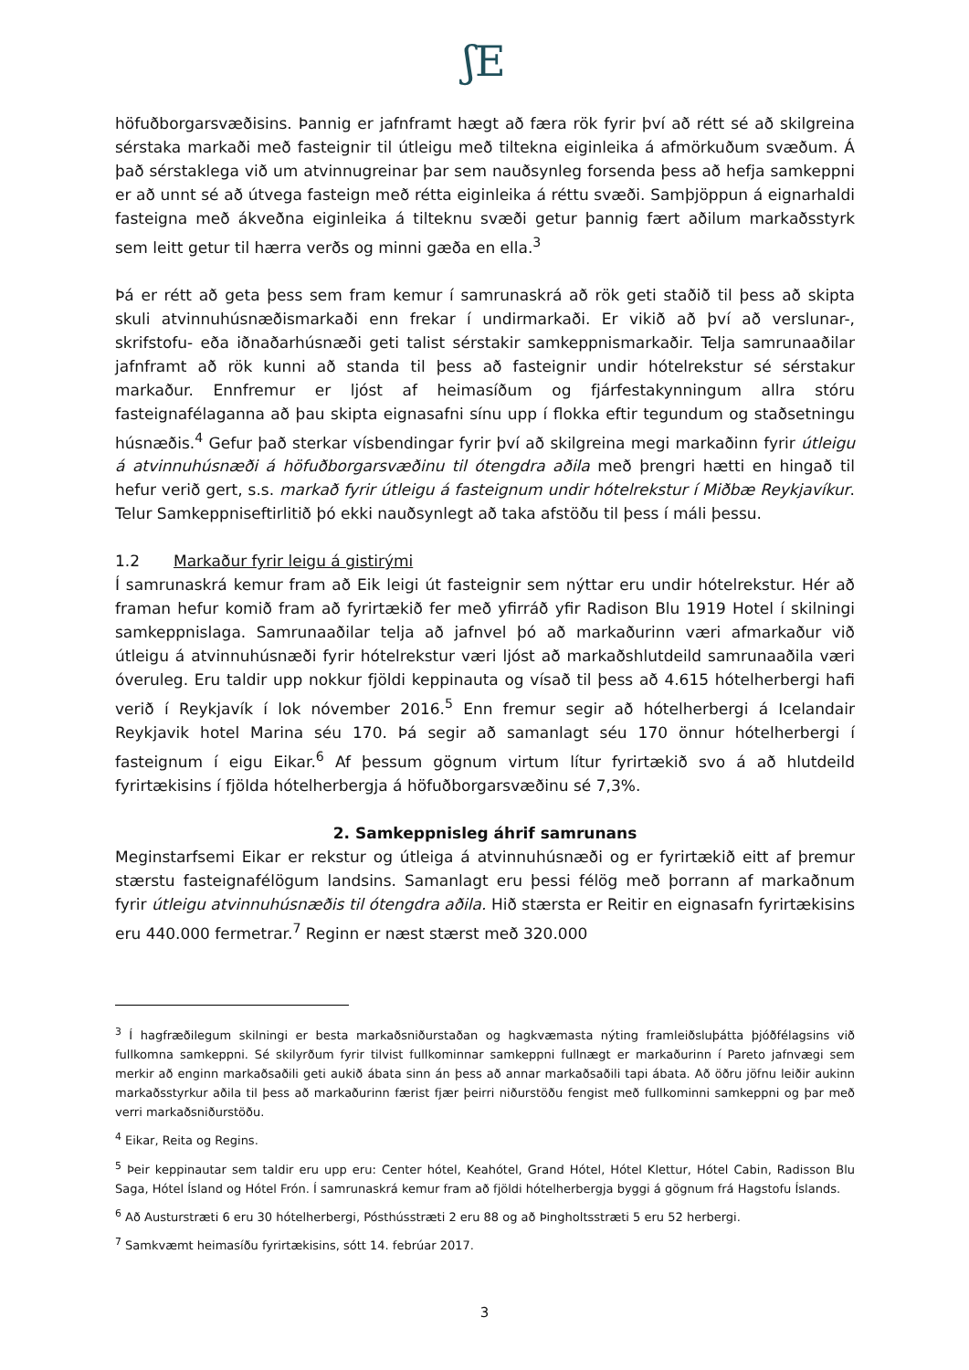ʃE
höfuðborgarsvæðisins. Þannig er jafnframt hægt að færa rök fyrir því að rétt sé að skilgreina sérstaka markaði með fasteignir til útleigu með tiltekna eiginleika á afmörkuðum svæðum. Á það sérstaklega við um atvinnugreinar þar sem nauðsynleg forsenda þess að hefja samkeppni er að unnt sé að útvega fasteign með rétta eiginleika á réttu svæði. Samþjöppun á eignarhaldi fasteigna með ákveðna eiginleika á tilteknu svæði getur þannig fært aðilum markaðsstyrk sem leitt getur til hærra verðs og minni gæða en ella.<sup>3</sup>
Þá er rétt að geta þess sem fram kemur í samrunaskrá að rök geti staðið til þess að skipta skuli atvinnuhúsnæðismarkaði enn frekar í undirmarkaði. Er vikið að því að verslunar-, skrifstofu- eða iðnaðarhúsnæði geti talist sérstakir samkeppnismarkaðir. Telja samrunaaðilar jafnframt að rök kunni að standa til þess að fasteignir undir hótelrekstur sé sérstakur markaður. Ennfremur er ljóst af heimasíðum og fjárfestakynningum allra stóru fasteignafélaganna að þau skipta eignasafni sínu upp í flokka eftir tegundum og staðsetningu húsnæðis.<sup>4</sup> Gefur það sterkar vísbendingar fyrir því að skilgreina megi markaðinn fyrir útleigu á atvinnuhúsnæði á höfuðborgarsvæðinu til ótengdra aðila með þrengri hætti en hingað til hefur verið gert, s.s. markað fyrir útleigu á fasteignum undir hótelrekstur í Miðbæ Reykjavíkur. Telur Samkeppniseftirlitið þó ekki nauðsynlegt að taka afstöðu til þess í máli þessu.
1.2 Markaður fyrir leigu á gistirými
Í samrunaskrá kemur fram að Eik leigi út fasteignir sem nýttar eru undir hótelrekstur. Hér að framan hefur komið fram að fyrirtækið fer með yfirráð yfir Radison Blu 1919 Hotel í skilningi samkeppnislaga. Samrunaaðilar telja að jafnvel þó að markaðurinn væri afmarkaður við útleigu á atvinnuhúsnæði fyrir hótelrekstur væri ljóst að markaðshlutdeild samrunaaðila væri óveruleg. Eru taldir upp nokkur fjöldi keppinauta og vísað til þess að 4.615 hótelherbergi hafi verið í Reykjavík í lok nóvember 2016.<sup>5</sup> Enn fremur segir að hótelherbergi á Icelandair Reykjavik hotel Marina séu 170. Þá segir að samanlagt séu 170 önnur hótelherbergi í fasteignum í eigu Eikar.<sup>6</sup> Af þessum gögnum virtum lítur fyrirtækið svo á að hlutdeild fyrirtækisins í fjölda hótelherbergja á höfuðborgarsvæðinu sé 7,3%.
2. Samkeppnisleg áhrif samrunans
Meginstarfsemi Eikar er rekstur og útleiga á atvinnuhúsnæði og er fyrirtækið eitt af þremur stærstu fasteignafélögum landsins. Samanlagt eru þessi félög með þorrann af markaðnum fyrir útleigu atvinnuhúsnæðis til ótengdra aðila. Hið stærsta er Reitir en eignasafn fyrirtækisins eru 440.000 fermetrar.<sup>7</sup> Reginn er næst stærst með 320.000
<sup>3</sup> Í hagfræðilegum skilningi er besta markaðsniðurstaðan og hagkvæmasta nýting framleiðsluþátta þjóðfélagsins við fullkomna samkeppni. Sé skilyrðum fyrir tilvist fullkominnar samkeppni fullnægt er markaðurinn í Pareto jafnvægi sem merkir að enginn markaðsaðili geti aukið ábata sinn án þess að annar markaðsaðili tapi ábata. Að öðru jöfnu leiðir aukinn markaðsstyrkur aðila til þess að markaðurinn færist fjær þeirri niðurstöðu fengist með fullkominni samkeppni og þar með verri markaðsniðurstöðu.
<sup>4</sup> Eikar, Reita og Regins.
<sup>5</sup> Þeir keppinautar sem taldir eru upp eru: Center hótel, Keahótel, Grand Hótel, Hótel Klettur, Hótel Cabin, Radisson Blu Saga, Hótel Ísland og Hótel Frón. Í samrunaskrá kemur fram að fjöldi hótelherbergja byggi á gögnum frá Hagstofu Íslands.
<sup>6</sup> Að Austurstræti 6 eru 30 hótelherbergi, Pósthússtræti 2 eru 88 og að Þingholtsstræti 5 eru 52 herbergi.
<sup>7</sup> Samkvæmt heimasíðu fyrirtækisins, sótt 14. febrúar 2017.
3